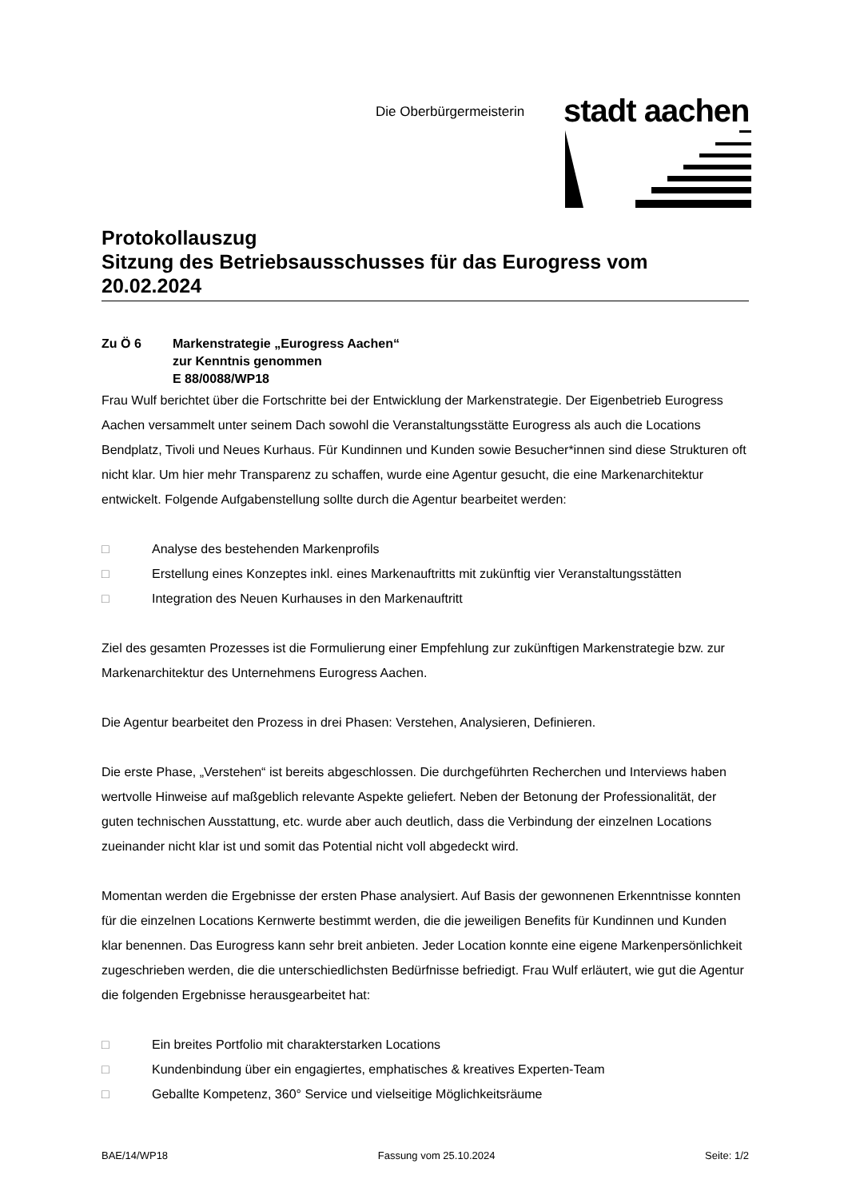Die Oberbürgermeisterin
stadt aachen
Protokollauszug
Sitzung des Betriebsausschusses für das Eurogress vom 20.02.2024
Zu Ö 6 Markenstrategie „Eurogress Aachen“
zur Kenntnis genommen
E 88/0088/WP18
Frau Wulf berichtet über die Fortschritte bei der Entwicklung der Markenstrategie. Der Eigenbetrieb Eurogress Aachen versammelt unter seinem Dach sowohl die Veranstaltungsstätte Eurogress als auch die Locations Bendplatz, Tivoli und Neues Kurhaus. Für Kundinnen und Kunden sowie Besucher*innen sind diese Strukturen oft nicht klar. Um hier mehr Transparenz zu schaffen, wurde eine Agentur gesucht, die eine Markenarchitektur entwickelt. Folgende Aufgabenstellung sollte durch die Agentur bearbeitet werden:
□ Analyse des bestehenden Markenprofils
□ Erstellung eines Konzeptes inkl. eines Markenauftritts mit zukünftig vier Veranstaltungsstätten
□ Integration des Neuen Kurhauses in den Markenauftritt
Ziel des gesamten Prozesses ist die Formulierung einer Empfehlung zur zukünftigen Markenstrategie bzw. zur Markenarchitektur des Unternehmens Eurogress Aachen.
Die Agentur bearbeitet den Prozess in drei Phasen: Verstehen, Analysieren, Definieren.
Die erste Phase, „Verstehen“ ist bereits abgeschlossen. Die durchgeführten Recherchen und Interviews haben wertvolle Hinweise auf maßgeblich relevante Aspekte geliefert. Neben der Betonung der Professionalität, der guten technischen Ausstattung, etc. wurde aber auch deutlich, dass die Verbindung der einzelnen Locations zueinander nicht klar ist und somit das Potential nicht voll abgedeckt wird.
Momentan werden die Ergebnisse der ersten Phase analysiert. Auf Basis der gewonnenen Erkenntnisse konnten für die einzelnen Locations Kernwerte bestimmt werden, die die jeweiligen Benefits für Kundinnen und Kunden klar benennen. Das Eurogress kann sehr breit anbieten. Jeder Location konnte eine eigene Markenpersönlichkeit zugeschrieben werden, die die unterschiedlichsten Bedürfnisse befriedigt. Frau Wulf erläutert, wie gut die Agentur die folgenden Ergebnisse herausgearbeitet hat:
□ Ein breites Portfolio mit charakterstarken Locations
□ Kundenbindung über ein engagiertes, emphatisches & kreatives Experten-Team
□ Geballte Kompetenz, 360° Service und vielseitige Möglichkeitsräume
BAE/14/WP18 Fassung vom 25.10.2024 Seite: 1/2